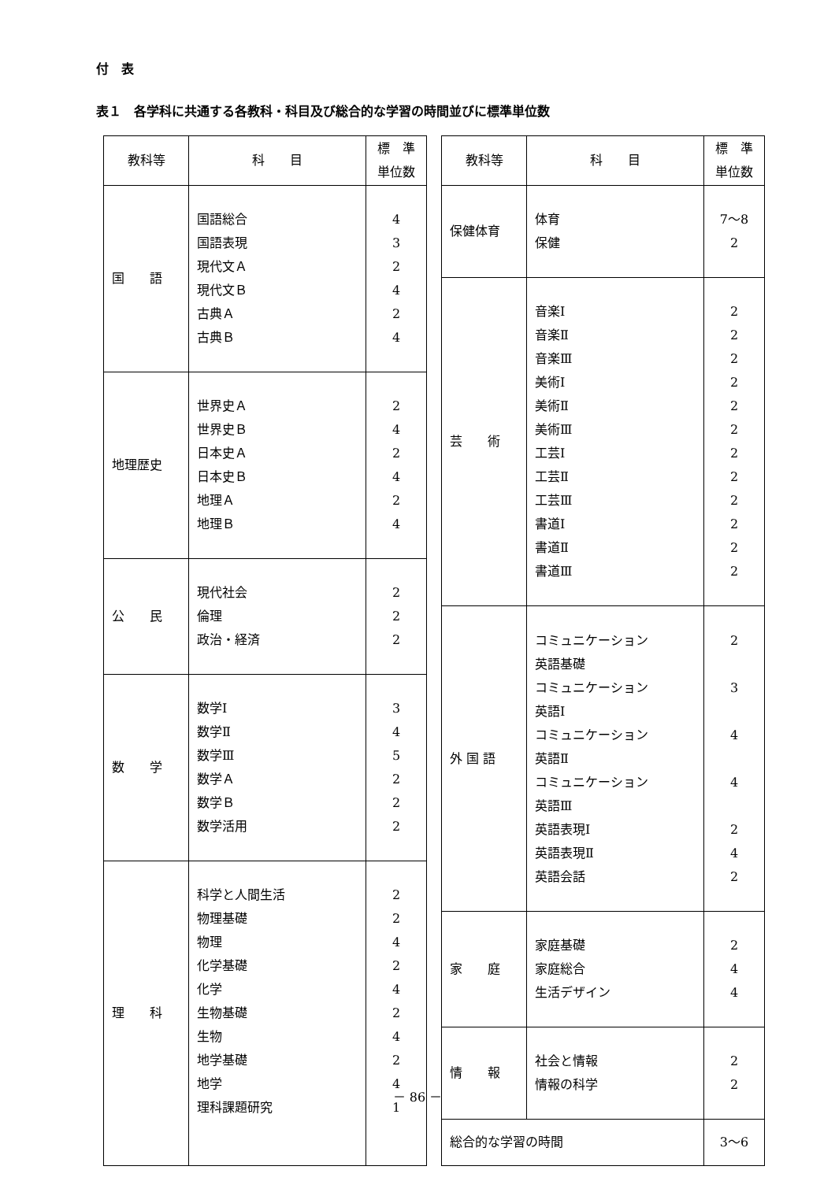付　表
表１　各学科に共通する各教科・科目及び総合的な学習の時間並びに標準単位数
| 教科等 | 科 目 | 標 準 単位数 |
| --- | --- | --- |
| 国 語 | 国語総合 国語表現 現代文Ａ 現代文Ｂ 古典Ａ 古典Ｂ | 4 3 2 4 2 4 |
| 地理歴史 | 世界史Ａ 世界史Ｂ 日本史Ａ 日本史Ｂ 地理Ａ 地理Ｂ | 2 4 2 4 2 4 |
| 公 民 | 現代社会 倫理 政治・経済 | 2 2 2 |
| 数 学 | 数学Ⅰ 数学Ⅱ 数学Ⅲ 数学Ａ 数学Ｂ 数学活用 | 3 4 5 2 2 2 |
| 理 科 | 科学と人間生活 物理基礎 物理 化学基礎 化学 生物基礎 生物 地学基礎 地学 理科課題研究 | 2 2 4 2 4 2 4 2 4 1 |
| 教科等 | 科 目 | 標 準 単位数 |
| --- | --- | --- |
| 保健体育 | 体育 保健 | 7～8 2 |
| 芸 術 | 音楽Ⅰ 音楽Ⅱ 音楽Ⅲ 美術Ⅰ 美術Ⅱ 美術Ⅲ 工芸Ⅰ 工芸Ⅱ 工芸Ⅲ 書道Ⅰ 書道Ⅱ 書道Ⅲ | 2 2 2 2 2 2 2 2 2 2 2 2 |
| 外 国 語 | コミュニケーション 英語基礎 コミュニケーション 英語Ⅰ コミュニケーション 英語Ⅱ コミュニケーション 英語Ⅲ 英語表現Ⅰ 英語表現Ⅱ 英語会話 | 2 3 4 4 2 4 2 |
| 家 庭 | 家庭基礎 家庭総合 生活デザイン | 2 4 4 |
| 情 報 | 社会と情報 情報の科学 | 2 2 |
| 総合的な学習の時間 | | 3～6 |
－ 86 －